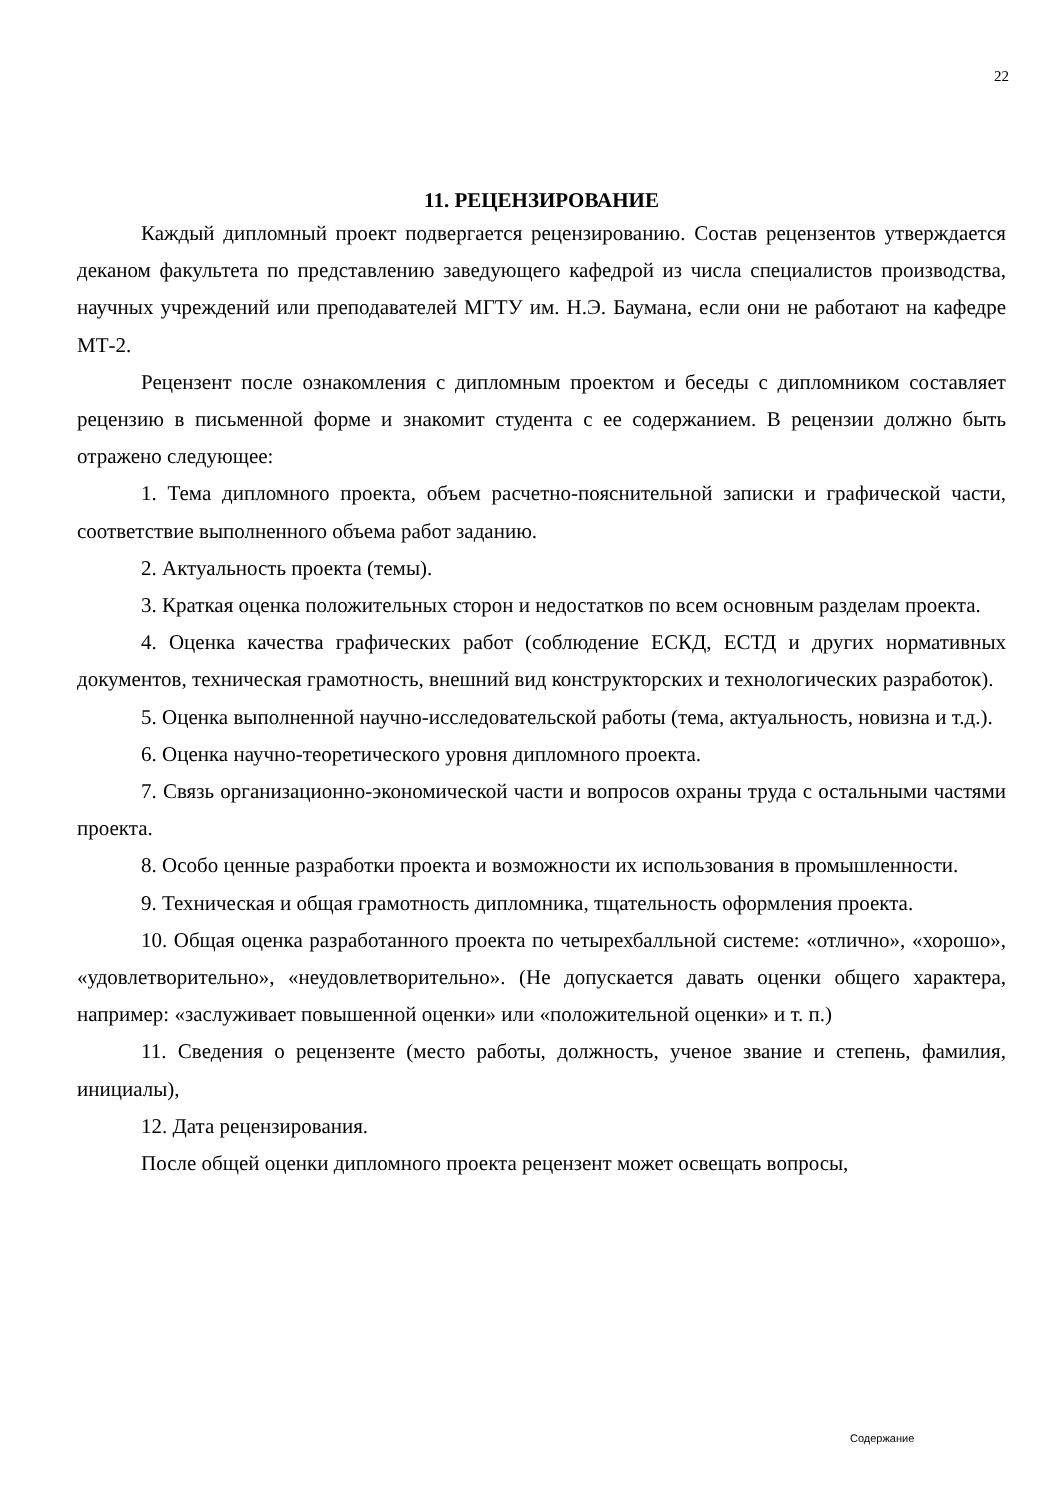22
11. РЕЦЕНЗИРОВАНИЕ
Каждый дипломный проект подвергается рецензированию. Состав рецензентов утверждается деканом факультета по представлению заведующего кафедрой из числа специалистов производства, научных учреждений или преподавателей МГТУ им. Н.Э. Баумана, если они не работают на кафедре МТ-2.
Рецензент после ознакомления с дипломным проектом и беседы с дипломником составляет рецензию в письменной форме и знакомит студента с ее содержанием. В рецензии должно быть отражено следующее:
1. Тема дипломного проекта, объем расчетно-пояснительной записки и графической части, соответствие выполненного объема работ заданию.
2. Актуальность проекта (темы).
3. Краткая оценка положительных сторон и недостатков по всем основным разделам проекта.
4. Оценка качества графических работ (соблюдение ЕСКД, ЕСТД и других нормативных документов, техническая грамотность, внешний вид конструкторских и технологических разработок).
5. Оценка выполненной научно-исследовательской работы (тема, актуальность, новизна и т.д.).
6. Оценка научно-теоретического уровня дипломного проекта.
7. Связь организационно-экономической части и вопросов охраны труда с остальными частями проекта.
8. Особо ценные разработки проекта и возможности их использования в промышленности.
9. Техническая и общая грамотность дипломника, тщательность оформления проекта.
10. Общая оценка разработанного проекта по четырехбалльной системе: «отлично», «хорошо», «удовлетворительно», «неудовлетворительно». (Не допускается давать оценки общего характера, например: «заслуживает повышенной оценки» или «положительной оценки» и т. п.)
11. Сведения о рецензенте (место работы, должность, ученое звание и степень, фамилия, инициалы),
12. Дата рецензирования.
После общей оценки дипломного проекта рецензент может освещать вопросы,
Содержание